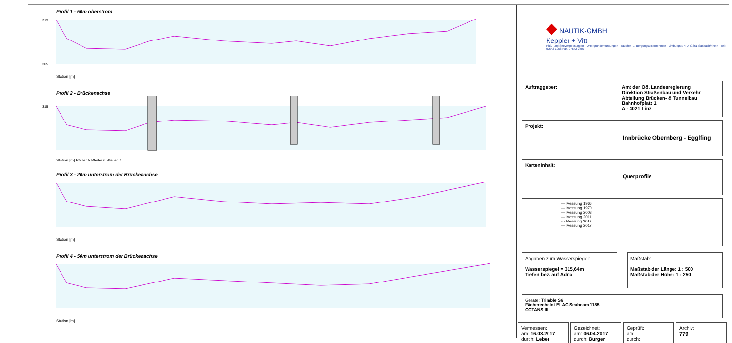Profil 1 - 50m oberstrom
315
305
Station [m]
Profil 2 - Brückenachse
315
Station [m] Pfeiler 5 Pfeiler 6 Pfeiler 7
Profil 3 - 20m unterstrom der Brückenachse
Station [m]
Profil 4 - 50m unterstrom der Brückenachse
Station [m]
◆ NAUTIK·GMBH
Keppler + Vitt
Fluß- und Seevermessungen · Untergrunderkundungen · Taucher- u. Bergungsunternehmen · Limburgstr. 4 D-79361 Sasbach/Rhein · Tel.: 07642 1058 Fax. 07642 2507
Auftraggeber: Amt der Oö. Landesregierung
Direktion Straßenbau und Verkehr
Abteilung Brücken- & Tunnelbau
Bahnhofplatz 1
A - 4021 Linz
Projekt:
Innbrücke Obernberg - Egglfing
Karteninhalt:
Querprofile
— Messung 1966
— Messung 1970
— Messung 2008
— Messung 2011
- - Messung 2013
— Messung 2017
Angaben zum Wasserspiegel:
Wasserspiegel = 315,64m
Tiefen bez. auf Adria
Maßstab:
Maßstab der Länge: 1 : 500
Maßstab der Höhe: 1 : 250
Geräte: Trimble S6
Fächerecholot ELAC Seabeam 1185
OCTANS III
Vermessen:
am: 16.03.2017
durch: Leber
Gezeichnet:
am: 06.04.2017
durch: Burger
Geprüft:
am:
durch:
Archiv:
779